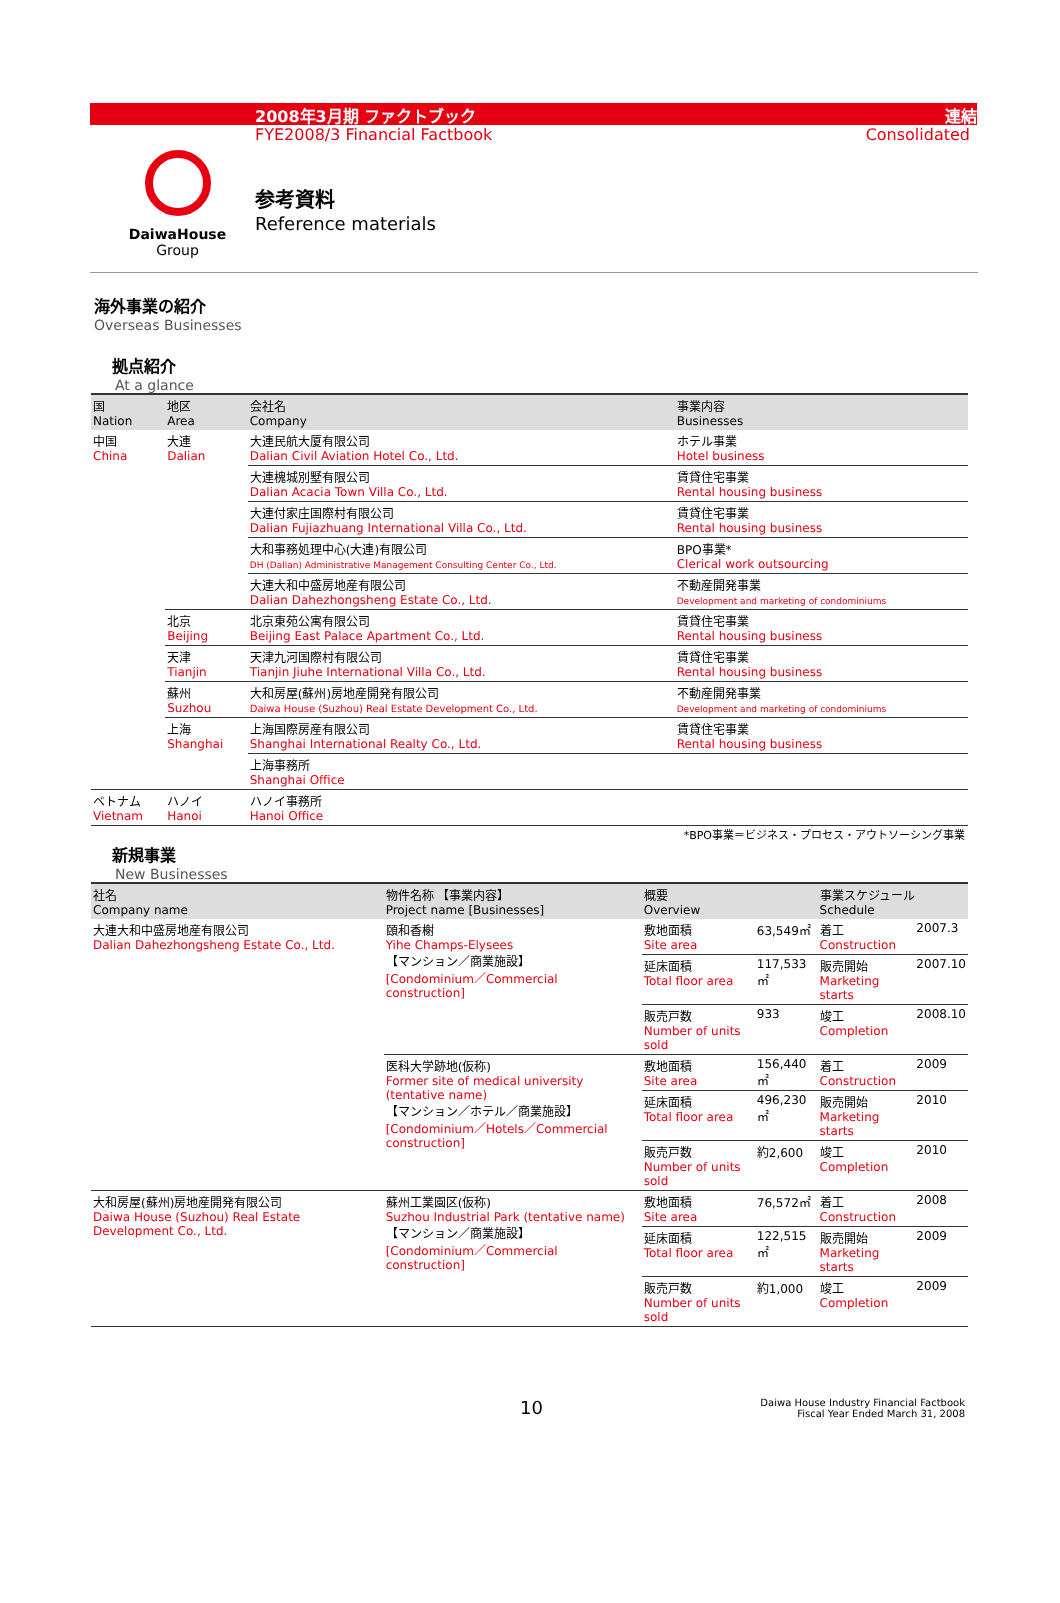2008年3月期 ファクトブック 連結
FYE2008/3 Financial Factbook Consolidated
DaiwaHouse
Group
参考資料
Reference materials
海外事業の紹介
Overseas Businesses
拠点紹介
At a glance
| 国 Nation | 地区 Area | 会社名 Company | 事業内容 Businesses |
| --- | --- | --- | --- |
| 中国 China | 大連 Dalian | 大連民航大厦有限公司 Dalian Civil Aviation Hotel Co., Ltd. | ホテル事業 Hotel business |
| | | 大連槐城別墅有限公司 Dalian Acacia Town Villa Co., Ltd. | 賃貸住宅事業 Rental housing business |
| | | 大連付家庄国際村有限公司 Dalian Fujiazhuang International Villa Co., Ltd. | 賃貸住宅事業 Rental housing business |
| | | 大和事務処理中心(大連)有限公司 DH (Dalian) Administrative Management Consulting Center Co., Ltd. | BPO事業* Clerical work outsourcing |
| | | 大連大和中盛房地産有限公司 Dalian Dahezhongsheng Estate Co., Ltd. | 不動産開発事業 Development and marketing of condominiums |
| | 北京 Beijing | 北京東苑公寓有限公司 Beijing East Palace Apartment Co., Ltd. | 賃貸住宅事業 Rental housing business |
| | 天津 Tianjin | 天津九河国際村有限公司 Tianjin Jiuhe International Villa Co., Ltd. | 賃貸住宅事業 Rental housing business |
| | 蘇州 Suzhou | 大和房屋(蘇州)房地産開発有限公司 Daiwa House (Suzhou) Real Estate Development Co., Ltd. | 不動産開発事業 Development and marketing of condominiums |
| | 上海 Shanghai | 上海国際房産有限公司 Shanghai International Realty Co., Ltd. | 賃貸住宅事業 Rental housing business |
| | | 上海事務所 Shanghai Office | |
| ベトナム Vietnam | ハノイ Hanoi | ハノイ事務所 Hanoi Office | |
*BPO事業＝ビジネス・プロセス・アウトソーシング事業
新規事業
New Businesses
| 社名 Company name | 物件名称 【事業内容】 Project name [Businesses] | 概要 Overview | | 事業スケジュール Schedule | |
| --- | --- | --- | --- | --- | --- |
| 大連大和中盛房地産有限公司 Dalian Dahezhongsheng Estate Co., Ltd. | 頤和香榭 Yihe Champs-Elysees 【マンション／商業施設】 [Condominium／Commercial construction] | 敷地面積 Site area | 63,549㎡ | 着工 Construction | 2007.3 |
| | | 延床面積 Total floor area | 117,533㎡ | 販売開始 Marketing starts | 2007.10 |
| | | 販売戸数 Number of units sold | 933 | 竣工 Completion | 2008.10 |
| | 医科大学跡地(仮称) Former site of medical university (tentative name) 【マンション／ホテル／商業施設】 [Condominium／Hotels／Commercial construction] | 敷地面積 Site area | 156,440㎡ | 着工 Construction | 2009 |
| | | 延床面積 Total floor area | 496,230㎡ | 販売開始 Marketing starts | 2010 |
| | | 販売戸数 Number of units sold | 約2,600 | 竣工 Completion | 2010 |
| 大和房屋(蘇州)房地産開発有限公司 Daiwa House (Suzhou) Real Estate Development Co., Ltd. | 蘇州工業園区(仮称) Suzhou Industrial Park (tentative name) 【マンション／商業施設】 [Condominium／Commercial construction] | 敷地面積 Site area | 76,572㎡ | 着工 Construction | 2008 |
| | | 延床面積 Total floor area | 122,515㎡ | 販売開始 Marketing starts | 2009 |
| | | 販売戸数 Number of units sold | 約1,000 | 竣工 Completion | 2009 |
10 Daiwa House Industry Financial Factbook
Fiscal Year Ended March 31, 2008